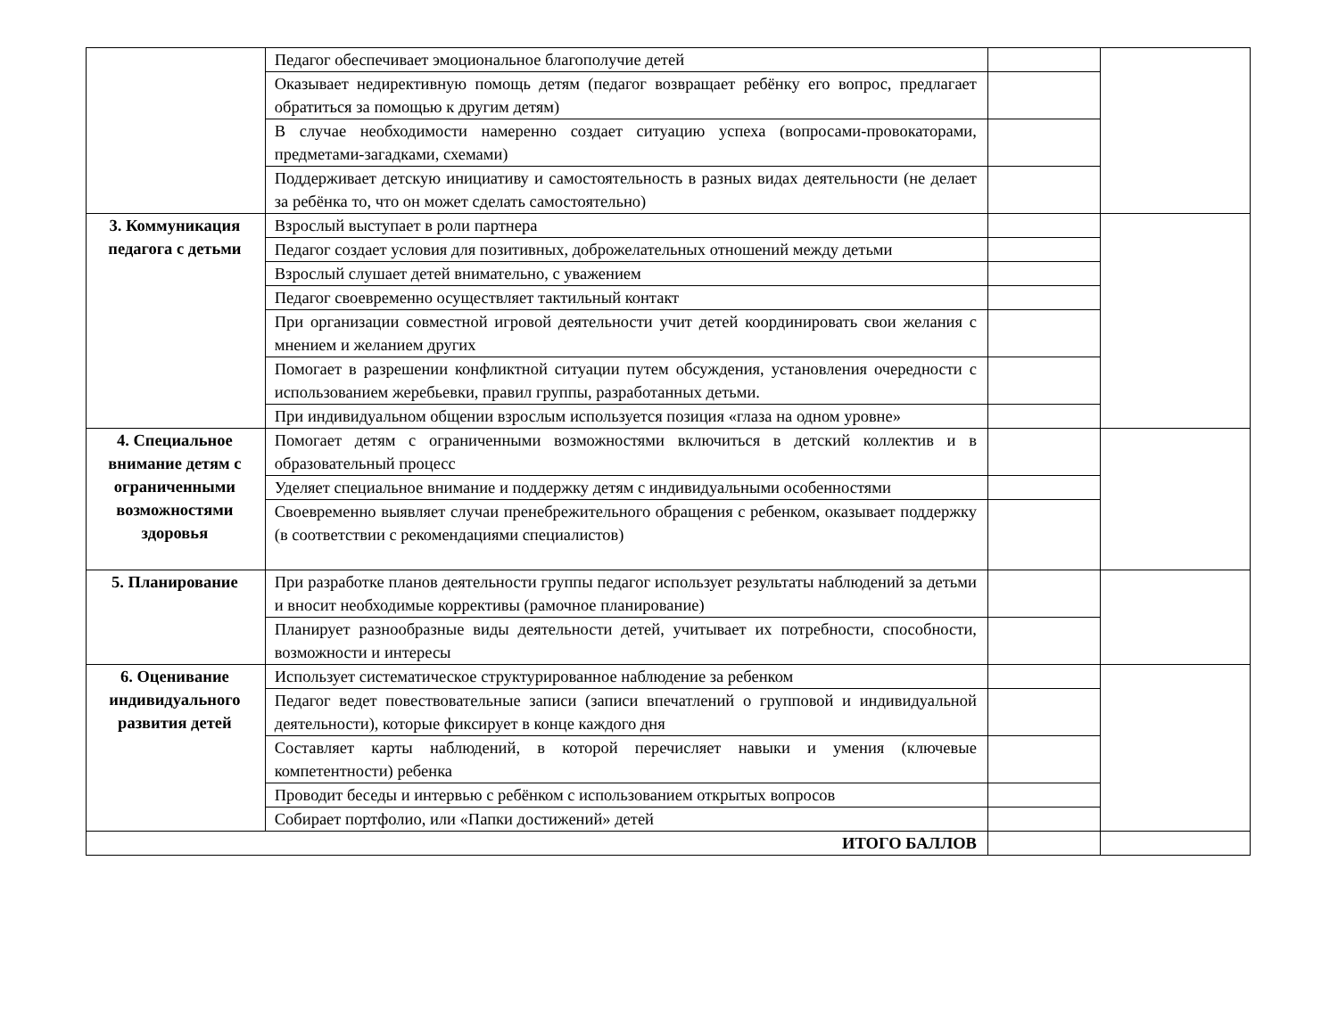| | Педагог обеспечивает эмоциональное благополучие детей | | |
| | Оказывает недирективную помощь детям (педагог возвращает ребёнку его вопрос, предлагает обратиться за помощью к другим детям) | | |
| | В случае необходимости намеренно создает ситуацию успеха (вопросами-провокаторами, предметами-загадками, схемами) | | |
| | Поддерживает детскую инициативу и самостоятельность в разных видах деятельности (не делает за ребёнка то, что он может сделать самостоятельно) | | |
| 3. Коммуникация педагога с детьми | Взрослый выступает в роли партнера | | |
| | Педагог создает условия для позитивных, доброжелательных отношений между детьми | | |
| | Взрослый слушает детей внимательно, с уважением | | |
| | Педагог своевременно осуществляет тактильный контакт | | |
| | При организации совместной игровой деятельности учит детей координировать свои желания с мнением и желанием других | | |
| | Помогает в разрешении конфликтной ситуации путем обсуждения, установления очередности с использованием жеребьевки, правил группы, разработанных детьми. | | |
| | При индивидуальном общении взрослым используется позиция «глаза на одном уровне» | | |
| 4. Специальное внимание детям с ограниченными возможностями здоровья | Помогает детям с ограниченными возможностями включиться в детский коллектив и в образовательный процесс | | |
| | Уделяет специальное внимание и поддержку детям с индивидуальными особенностями | | |
| | Своевременно выявляет случаи пренебрежительного обращения с ребенком, оказывает поддержку (в соответствии с рекомендациями специалистов) | | |
| 5. Планирование | При разработке планов деятельности группы педагог использует результаты наблюдений за детьми и вносит необходимые коррективы (рамочное планирование) | | |
| | Планирует разнообразные виды деятельности детей, учитывает их потребности, способности, возможности и интересы | | |
| 6. Оценивание индивидуального развития детей | Использует систематическое структурированное наблюдение за ребенком | | |
| | Педагог ведет повествовательные записи (записи впечатлений о групповой и индивидуальной деятельности), которые фиксирует в конце каждого дня | | |
| | Составляет карты наблюдений, в которой перечисляет навыки и умения (ключевые компетентности) ребенка | | |
| | Проводит беседы и интервью с ребёнком с использованием открытых вопросов | | |
| | Собирает портфолио, или «Папки достижений» детей | | |
| ИТОГО БАЛЛОВ | | | |